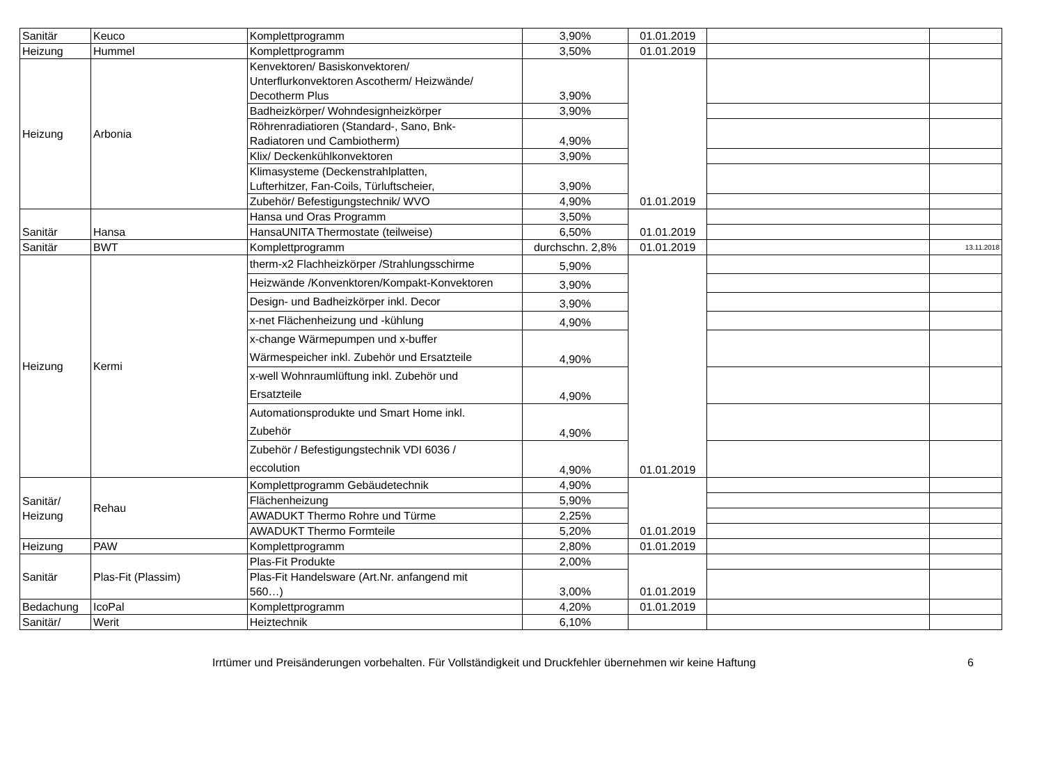| Sanitär | Keuco | Komplettprogramm | 3,90% | 01.01.2019 | | |
| Heizung | Hummel | Komplettprogramm | 3,50% | 01.01.2019 | | |
| Heizung | Arbonia | Kenvektoren/ Basiskonvektoren/ Unterflurkonvektoren Ascotherm/ Heizwände/ Decotherm Plus | 3,90% | 01.01.2019 | | |
| | | Badheizkörper/ Wohndesignheizkörper | 3,90% | | | |
| | | Röhrenradiatioren (Standard-, Sano, Bnk- Radiatoren und Cambiotherm) | 4,90% | | | |
| | | Klix/ Deckenkühlkonvektoren | 3,90% | | | |
| | | Klimasysteme (Deckenstrahlplatten, Lufterhitzer, Fan-Coils, Türluftscheier, | 3,90% | | | |
| | | Zubehör/ Befestigungstechnik/ WVO | 4,90% | | | |
| Sanitär | Hansa | Hansa und Oras Programm | 3,50% | 01.01.2019 | | |
| | | HansaUNITA Thermostate (teilweise) | 6,50% | | | |
| Sanitär | BWT | Komplettprogramm | durchschn. 2,8% | 01.01.2019 | | 13.11.2018 |
| Heizung | Kermi | therm-x2 Flachheizkörper /Strahlungsschirme | 5,90% | 01.01.2019 | | |
| | | Heizwände /Konvenktoren/Kompakt-Konvektoren | 3,90% | | | |
| | | Design- und Badheizkörper inkl. Decor | 3,90% | | | |
| | | x-net Flächenheizung und -kühlung | 4,90% | | | |
| | | x-change Wärmepumpen und x-buffer Wärmespeicher inkl. Zubehör und Ersatzteile | 4,90% | | | |
| | | x-well Wohnraumlüftung inkl. Zubehör und Ersatzteile | 4,90% | | | |
| | | Automationsprodukte und Smart Home inkl. Zubehör | 4,90% | | | |
| | | Zubehör / Befestigungstechnik VDI 6036 / eccolution | 4,90% | | | |
| Sanitär/ Heizung | Rehau | Komplettprogramm Gebäudetechnik | 4,90% | 01.01.2019 | | |
| | | Flächenheizung | 5,90% | | | |
| | | AWADUKT Thermo Rohre und Türme | 2,25% | | | |
| | | AWADUKT Thermo Formteile | 5,20% | | | |
| Heizung | PAW | Komplettprogramm | 2,80% | 01.01.2019 | | |
| Sanitär | Plas-Fit (Plassim) | Plas-Fit Produkte | 2,00% | 01.01.2019 | | |
| | | Plas-Fit Handelsware (Art.Nr. anfangend mit 560…) | 3,00% | | | |
| Bedachung | IcoPal | Komplettprogramm | 4,20% | 01.01.2019 | | |
| Sanitär/ | Werit | Heiztechnik | 6,10% | | | |
Irrtümer und Preisänderungen vorbehalten. Für Vollständigkeit und Druckfehler übernehmen wir keine Haftung 6